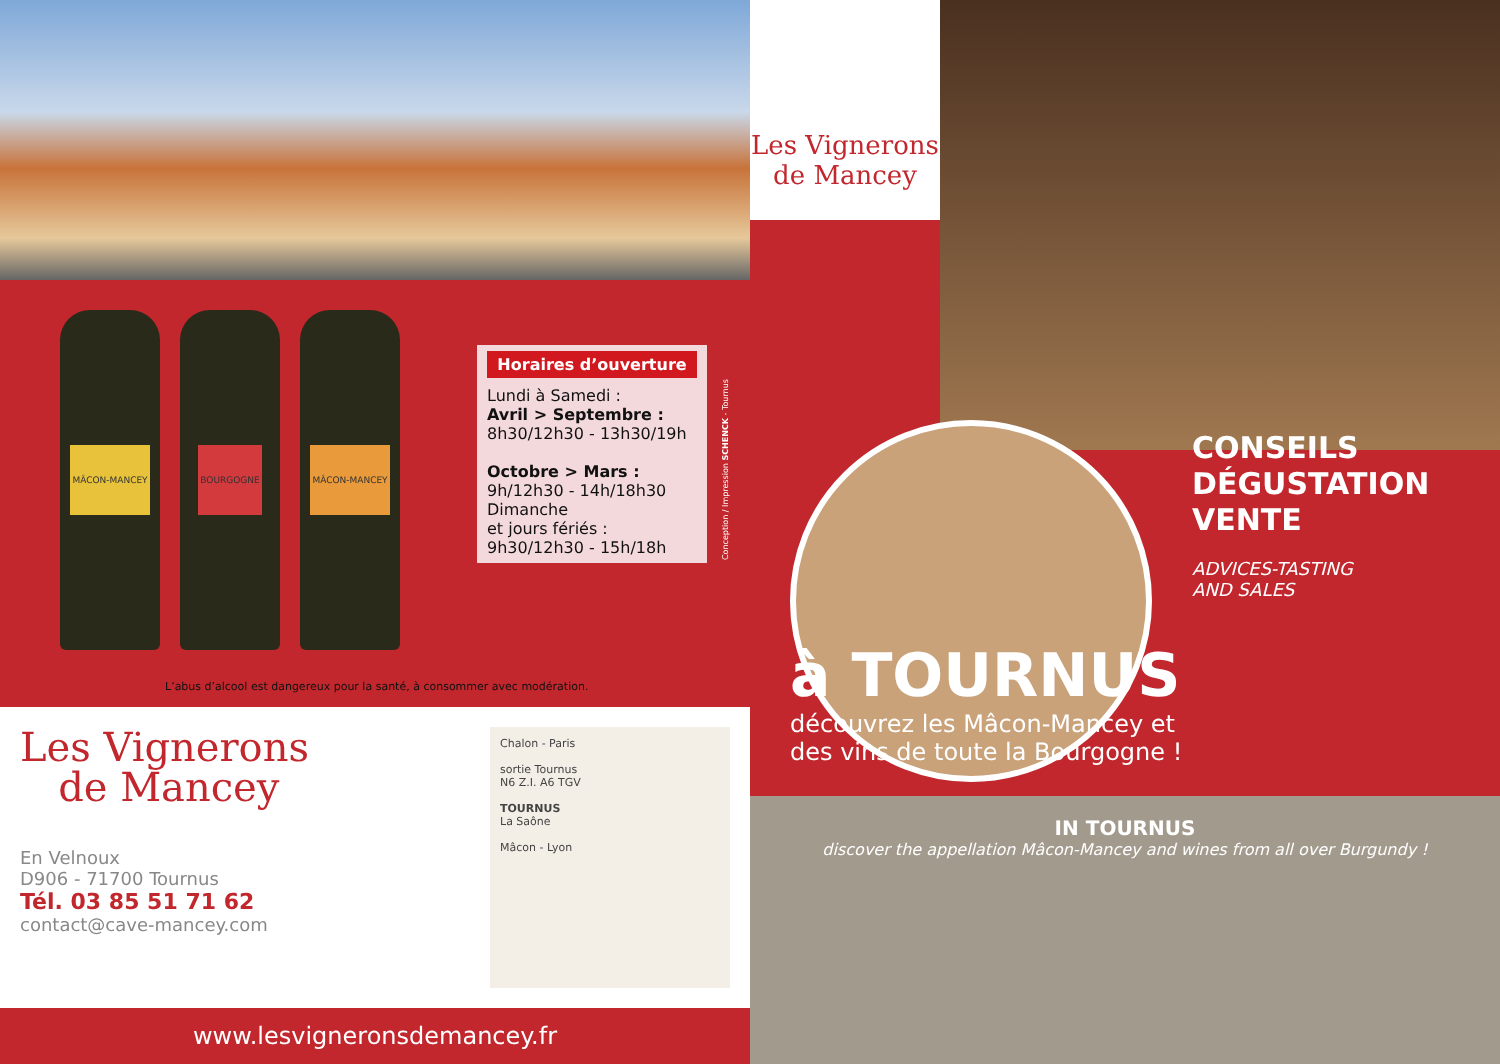MÂCON-MANCEY
BOURGOGNE
MÂCON-MANCEY
Horaires d’ouverture
Lundi à Samedi :
Avril > Septembre :
8h30/12h30 - 13h30/19h
Octobre > Mars :
9h/12h30 - 14h/18h30
Dimanche
et jours fériés :
9h30/12h30 - 15h/18h
Conception / Impression SCHENCK - Tournus
L’abus d’alcool est dangereux pour la santé, à consommer avec modération.
Les Vignerons
de Mancey
En Velnoux
D906 - 71700 Tournus
Tél. 03 85 51 71 62
contact@cave-mancey.com
Chalon - Paris
sortie Tournus
N6 Z.I. A6 TGV
TOURNUS
La Saône
Mâcon - Lyon
www.lesvigneronsdemancey.fr
Les Vignerons
de Mancey
CONSEILS
DÉGUSTATION
VENTE
ADVICES-TASTING
AND SALES
à TOURNUS
découvrez les Mâcon-Mancey et
des vins de toute la Bourgogne !
IN TOURNUS
discover the appellation Mâcon-Mancey and wines from all over Burgundy !